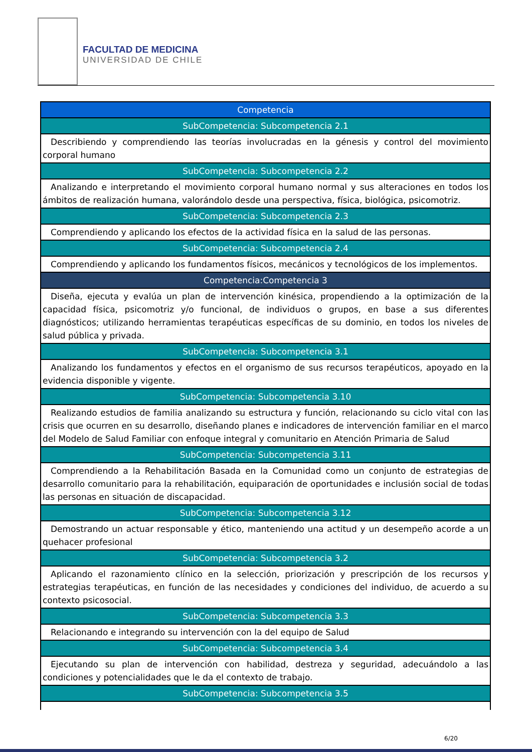FACULTAD DE MEDICINA
UNIVERSIDAD DE CHILE
| Competencia |
| SubCompetencia: Subcompetencia 2.1 |
| Describiendo y comprendiendo las teorías involucradas en la génesis y control del movimiento corporal humano |
| SubCompetencia: Subcompetencia 2.2 |
| Analizando e interpretando el movimiento corporal humano normal y sus alteraciones en todos los ámbitos de realización humana, valorándolo desde una perspectiva, física, biológica, psicomotriz. |
| SubCompetencia: Subcompetencia 2.3 |
| Comprendiendo y aplicando los efectos de la actividad física en la salud de las personas. |
| SubCompetencia: Subcompetencia 2.4 |
| Comprendiendo y aplicando los fundamentos físicos, mecánicos y tecnológicos de los implementos. |
| Competencia:Competencia 3 |
| Diseña, ejecuta y evalúa un plan de intervención kinésica, propendiendo a la optimización de la capacidad física, psicomotriz y/o funcional, de individuos o grupos, en base a sus diferentes diagnósticos; utilizando herramientas terapéuticas específicas de su dominio, en todos los niveles de salud pública y privada. |
| SubCompetencia: Subcompetencia 3.1 |
| Analizando los fundamentos y efectos en el organismo de sus recursos terapéuticos, apoyado en la evidencia disponible y vigente. |
| SubCompetencia: Subcompetencia 3.10 |
| Realizando estudios de familia analizando su estructura y función, relacionando su ciclo vital con las crisis que ocurren en su desarrollo, diseñando planes e indicadores de intervención familiar en el marco del Modelo de Salud Familiar con enfoque integral y comunitario en Atención Primaria de Salud |
| SubCompetencia: Subcompetencia 3.11 |
| Comprendiendo a la Rehabilitación Basada en la Comunidad como un conjunto de estrategias de desarrollo comunitario para la rehabilitación, equiparación de oportunidades e inclusión social de todas las personas en situación de discapacidad. |
| SubCompetencia: Subcompetencia 3.12 |
| Demostrando un actuar responsable y ético, manteniendo una actitud y un desempeño acorde a un quehacer profesional |
| SubCompetencia: Subcompetencia 3.2 |
| Aplicando el razonamiento clínico en la selección, priorización y prescripción de los recursos y estrategias terapéuticas, en función de las necesidades y condiciones del individuo, de acuerdo a su contexto psicosocial. |
| SubCompetencia: Subcompetencia 3.3 |
| Relacionando e integrando su intervención con la del equipo de Salud |
| SubCompetencia: Subcompetencia 3.4 |
| Ejecutando su plan de intervención con habilidad, destreza y seguridad, adecuándolo a las condiciones y potencialidades que le da el contexto de trabajo. |
| SubCompetencia: Subcompetencia 3.5 |
6/20